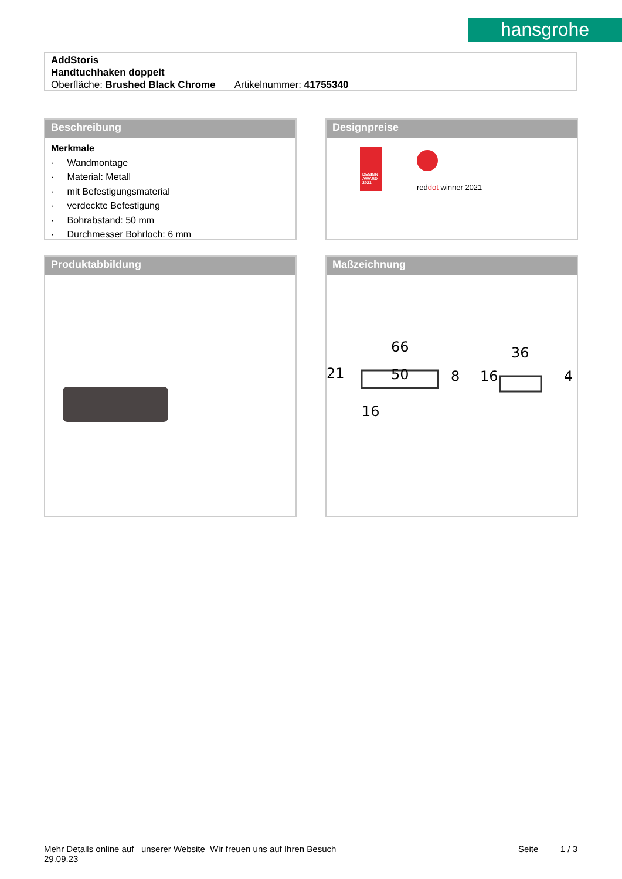hansgrohe
AddStoris
Handtuchhaken doppelt
Oberfläche: Brushed Black Chrome Artikelnummer: 41755340
Beschreibung
Merkmale
· Wandmontage
· Material: Metall
· mit Befestigungsmaterial
· verdeckte Befestigung
· Bohrabstand: 50 mm
· Durchmesser Bohrloch: 6 mm
Designpreise
DESIGN AWARD 2021
reddot winner 2021
Produktabbildung
Maßzeichnung
66
50
16
21
8
36
4
16
Mehr Details online auf unserer Website Wir freuen uns auf Ihren Besuch Seite 1 / 3
29.09.23